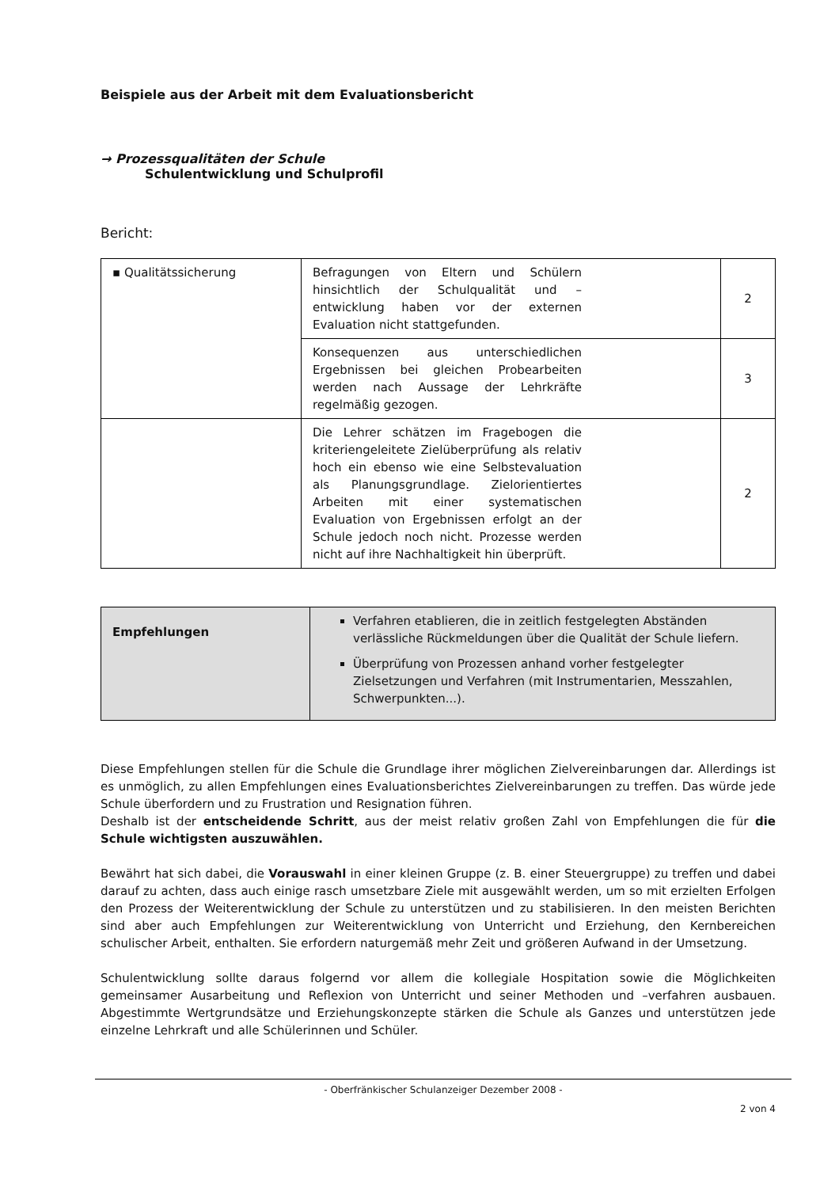Beispiele aus der Arbeit mit dem Evaluationsbericht
→ Prozessqualitäten der Schule
Schulentwicklung und Schulprofil
Bericht:
| ▪ Qualitätssicherung | Befragungen von Eltern und Schülern hinsichtlich der Schulqualität und –entwicklung haben vor der externen Evaluation nicht stattgefunden. | 2 |
| | Konsequenzen aus unterschiedlichen Ergebnissen bei gleichen Probearbeiten werden nach Aussage der Lehrkräfte regelmäßig gezogen. | 3 |
| | Die Lehrer schätzen im Fragebogen die kriteriengeleitete Zielüberprüfung als relativ hoch ein ebenso wie eine Selbstevaluation als Planungsgrundlage. Zielorientiertes Arbeiten mit einer systematischen Evaluation von Ergebnissen erfolgt an der Schule jedoch noch nicht. Prozesse werden nicht auf ihre Nachhaltigkeit hin überprüft. | 2 |
| Empfehlungen | Verfahren etablieren, die in zeitlich festgelegten Abständen verlässliche Rückmeldungen über die Qualität der Schule liefern. Überprüfung von Prozessen anhand vorher festgelegter Zielsetzungen und Verfahren (mit Instrumentarien, Messzahlen, Schwerpunkten...). |
Diese Empfehlungen stellen für die Schule die Grundlage ihrer möglichen Zielvereinbarungen dar. Allerdings ist es unmöglich, zu allen Empfehlungen eines Evaluationsberichtes Zielvereinbarungen zu treffen. Das würde jede Schule überfordern und zu Frustration und Resignation führen.
Deshalb ist der entscheidende Schritt, aus der meist relativ großen Zahl von Empfehlungen die für die Schule wichtigsten auszuwählen.
Bewährt hat sich dabei, die Vorauswahl in einer kleinen Gruppe (z. B. einer Steuergruppe) zu treffen und dabei darauf zu achten, dass auch einige rasch umsetzbare Ziele mit ausgewählt werden, um so mit erzielten Erfolgen den Prozess der Weiterentwicklung der Schule zu unterstützen und zu stabilisieren. In den meisten Berichten sind aber auch Empfehlungen zur Weiterentwicklung von Unterricht und Erziehung, den Kernbereichen schulischer Arbeit, enthalten. Sie erfordern naturgemäß mehr Zeit und größeren Aufwand in der Umsetzung.
Schulentwicklung sollte daraus folgernd vor allem die kollegiale Hospitation sowie die Möglichkeiten gemeinsamer Ausarbeitung und Reflexion von Unterricht und seiner Methoden und –verfahren ausbauen. Abgestimmte Wertgrundsätze und Erziehungskonzepte stärken die Schule als Ganzes und unterstützen jede einzelne Lehrkraft und alle Schülerinnen und Schüler.
- Oberfränkischer Schulanzeiger Dezember 2008 -
2 von 4